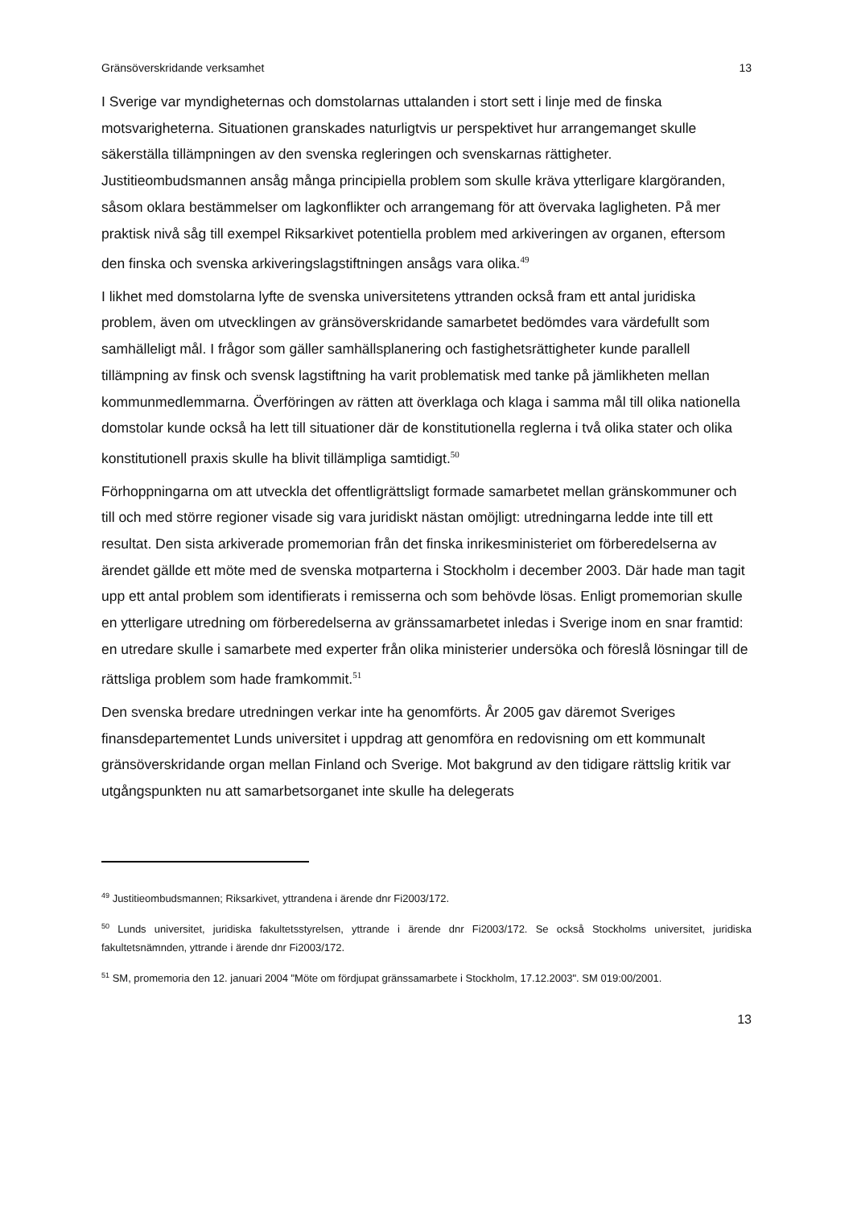Gränsöverskridande verksamhet 13
I Sverige var myndigheternas och domstolarnas uttalanden i stort sett i linje med de finska motsvarigheterna. Situationen granskades naturligtvis ur perspektivet hur arrangemanget skulle säkerställa tillämpningen av den svenska regleringen och svenskarnas rättigheter. Justitieombudsmannen ansåg många principiella problem som skulle kräva ytterligare klargöranden, såsom oklara bestämmelser om lagkonflikter och arrangemang för att övervaka lagligheten. På mer praktisk nivå såg till exempel Riksarkivet potentiella problem med arkiveringen av organen, eftersom den finska och svenska arkiveringslagstiftningen ansågs vara olika.<sup>49</sup>
I likhet med domstolarna lyfte de svenska universitetens yttranden också fram ett antal juridiska problem, även om utvecklingen av gränsöverskridande samarbetet bedömdes vara värdefullt som samhälleligt mål. I frågor som gäller samhällsplanering och fastighetsrättigheter kunde parallell tillämpning av finsk och svensk lagstiftning ha varit problematisk med tanke på jämlikheten mellan kommunmedlemmarna. Överföringen av rätten att överklaga och klaga i samma mål till olika nationella domstolar kunde också ha lett till situationer där de konstitutionella reglerna i två olika stater och olika konstitutionell praxis skulle ha blivit tillämpliga samtidigt.<sup>50</sup>
Förhoppningarna om att utveckla det offentligrättsligt formade samarbetet mellan gränskommuner och till och med större regioner visade sig vara juridiskt nästan omöjligt: utredningarna ledde inte till ett resultat. Den sista arkiverade promemorian från det finska inrikesministeriet om förberedelserna av ärendet gällde ett möte med de svenska motparterna i Stockholm i december 2003. Där hade man tagit upp ett antal problem som identifierats i remisserna och som behövde lösas. Enligt promemorian skulle en ytterligare utredning om förberedelserna av gränssamarbetet inledas i Sverige inom en snar framtid: en utredare skulle i samarbete med experter från olika ministerier undersöka och föreslå lösningar till de rättsliga problem som hade framkommit.<sup>51</sup>
Den svenska bredare utredningen verkar inte ha genomförts. År 2005 gav däremot Sveriges finansdepartementet Lunds universitet i uppdrag att genomföra en redovisning om ett kommunalt gränsöverskridande organ mellan Finland och Sverige. Mot bakgrund av den tidigare rättslig kritik var utgångspunkten nu att samarbetsorganet inte skulle ha delegerats
<sup>49</sup> Justitieombudsmannen; Riksarkivet, yttrandena i ärende dnr Fi2003/172.
<sup>50</sup> Lunds universitet, juridiska fakultetsstyrelsen, yttrande i ärende dnr Fi2003/172. Se också Stockholms universitet, juridiska fakultetsnämnden, yttrande i ärende dnr Fi2003/172.
<sup>51</sup> SM, promemoria den 12. januari 2004 "Möte om fördjupat gränssamarbete i Stockholm, 17.12.2003". SM 019:00/2001.
13